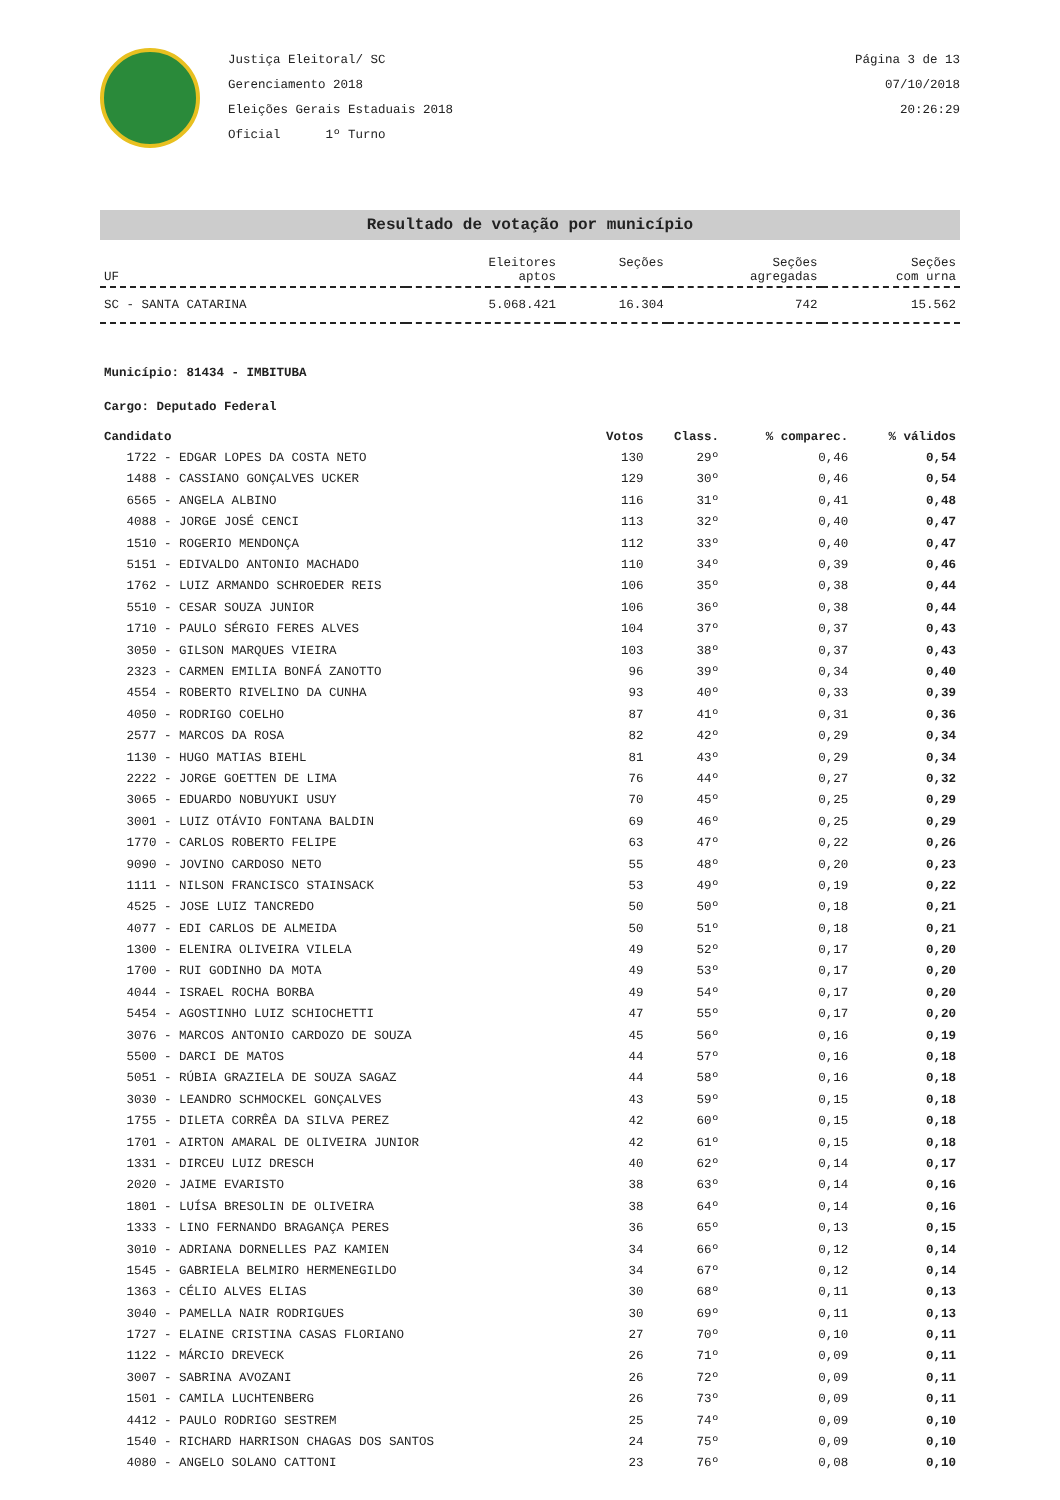Justiça Eleitoral/ SC
Gerenciamento 2018
Eleições Gerais Estaduais 2018
Oficial 1º Turno
Página 3 de 13
07/10/2018
20:26:29
Resultado de votação por município
| UF | Eleitores aptos | Seções | Seções agregadas | Seções com urna |
| --- | --- | --- | --- | --- |
| SC - SANTA CATARINA | 5.068.421 | 16.304 | 742 | 15.562 |
Município: 81434 - IMBITUBA
Cargo: Deputado Federal
| Candidato | Votos | Class. | % comparec. | % válidos |
| 1722 - EDGAR LOPES DA COSTA NETO | 130 | 29º | 0,46 | 0,54 |
| 1488 - CASSIANO GONÇALVES UCKER | 129 | 30º | 0,46 | 0,54 |
| 6565 - ANGELA ALBINO | 116 | 31º | 0,41 | 0,48 |
| 4088 - JORGE JOSÉ CENCI | 113 | 32º | 0,40 | 0,47 |
| 1510 - ROGERIO MENDONÇA | 112 | 33º | 0,40 | 0,47 |
| 5151 - EDIVALDO ANTONIO MACHADO | 110 | 34º | 0,39 | 0,46 |
| 1762 - LUIZ ARMANDO SCHROEDER REIS | 106 | 35º | 0,38 | 0,44 |
| 5510 - CESAR SOUZA JUNIOR | 106 | 36º | 0,38 | 0,44 |
| 1710 - PAULO SÉRGIO FERES ALVES | 104 | 37º | 0,37 | 0,43 |
| 3050 - GILSON MARQUES VIEIRA | 103 | 38º | 0,37 | 0,43 |
| 2323 - CARMEN EMILIA BONFÁ ZANOTTO | 96 | 39º | 0,34 | 0,40 |
| 4554 - ROBERTO RIVELINO DA CUNHA | 93 | 40º | 0,33 | 0,39 |
| 4050 - RODRIGO COELHO | 87 | 41º | 0,31 | 0,36 |
| 2577 - MARCOS DA ROSA | 82 | 42º | 0,29 | 0,34 |
| 1130 - HUGO MATIAS BIEHL | 81 | 43º | 0,29 | 0,34 |
| 2222 - JORGE GOETTEN DE LIMA | 76 | 44º | 0,27 | 0,32 |
| 3065 - EDUARDO NOBUYUKI USUY | 70 | 45º | 0,25 | 0,29 |
| 3001 - LUIZ OTÁVIO FONTANA BALDIN | 69 | 46º | 0,25 | 0,29 |
| 1770 - CARLOS ROBERTO FELIPE | 63 | 47º | 0,22 | 0,26 |
| 9090 - JOVINO CARDOSO NETO | 55 | 48º | 0,20 | 0,23 |
| 1111 - NILSON FRANCISCO STAINSACK | 53 | 49º | 0,19 | 0,22 |
| 4525 - JOSE LUIZ TANCREDO | 50 | 50º | 0,18 | 0,21 |
| 4077 - EDI CARLOS DE ALMEIDA | 50 | 51º | 0,18 | 0,21 |
| 1300 - ELENIRA OLIVEIRA VILELA | 49 | 52º | 0,17 | 0,20 |
| 1700 - RUI GODINHO DA MOTA | 49 | 53º | 0,17 | 0,20 |
| 4044 - ISRAEL ROCHA BORBA | 49 | 54º | 0,17 | 0,20 |
| 5454 - AGOSTINHO LUIZ SCHIOCHETTI | 47 | 55º | 0,17 | 0,20 |
| 3076 - MARCOS ANTONIO CARDOZO DE SOUZA | 45 | 56º | 0,16 | 0,19 |
| 5500 - DARCI DE MATOS | 44 | 57º | 0,16 | 0,18 |
| 5051 - RÚBIA GRAZIELA DE SOUZA SAGAZ | 44 | 58º | 0,16 | 0,18 |
| 3030 - LEANDRO SCHMOCKEL GONÇALVES | 43 | 59º | 0,15 | 0,18 |
| 1755 - DILETA CORRÊA DA SILVA PEREZ | 42 | 60º | 0,15 | 0,18 |
| 1701 - AIRTON AMARAL DE OLIVEIRA JUNIOR | 42 | 61º | 0,15 | 0,18 |
| 1331 - DIRCEU LUIZ DRESCH | 40 | 62º | 0,14 | 0,17 |
| 2020 - JAIME EVARISTO | 38 | 63º | 0,14 | 0,16 |
| 1801 - LUÍSA BRESOLIN DE OLIVEIRA | 38 | 64º | 0,14 | 0,16 |
| 1333 - LINO FERNANDO BRAGANÇA PERES | 36 | 65º | 0,13 | 0,15 |
| 3010 - ADRIANA DORNELLES PAZ KAMIEN | 34 | 66º | 0,12 | 0,14 |
| 1545 - GABRIELA BELMIRO HERMENEGILDO | 34 | 67º | 0,12 | 0,14 |
| 1363 - CÉLIO ALVES ELIAS | 30 | 68º | 0,11 | 0,13 |
| 3040 - PAMELLA NAIR RODRIGUES | 30 | 69º | 0,11 | 0,13 |
| 1727 - ELAINE CRISTINA CASAS FLORIANO | 27 | 70º | 0,10 | 0,11 |
| 1122 - MÁRCIO DREVECK | 26 | 71º | 0,09 | 0,11 |
| 3007 - SABRINA AVOZANI | 26 | 72º | 0,09 | 0,11 |
| 1501 - CAMILA LUCHTENBERG | 26 | 73º | 0,09 | 0,11 |
| 4412 - PAULO RODRIGO SESTREM | 25 | 74º | 0,09 | 0,10 |
| 1540 - RICHARD HARRISON CHAGAS DOS SANTOS | 24 | 75º | 0,09 | 0,10 |
| 4080 - ANGELO SOLANO CATTONI | 23 | 76º | 0,08 | 0,10 |